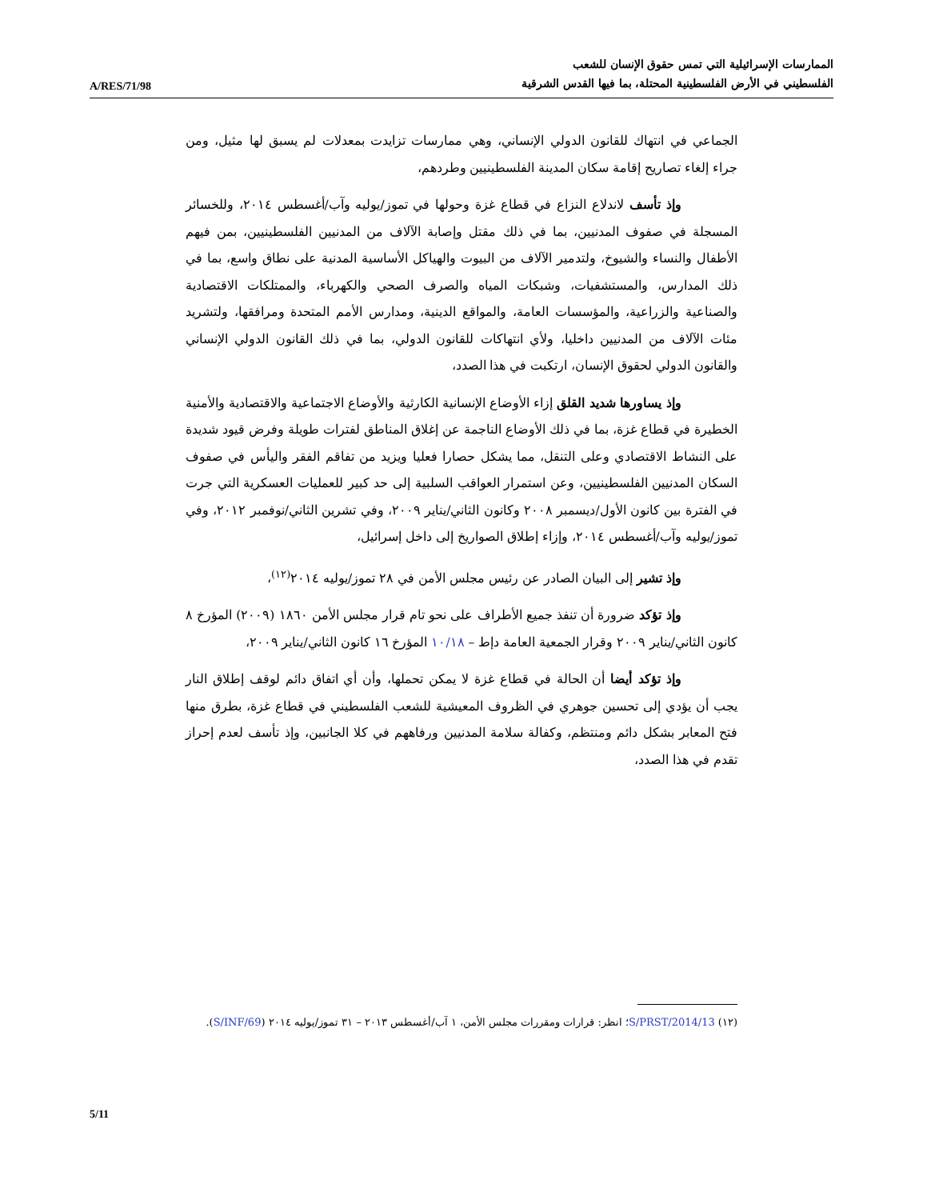A/RES/71/98
الممارسات الإسرائيلية التي تمس حقوق الإنسان للشعب
الفلسطيني في الأرض الفلسطينية المحتلة، بما فيها القدس الشرقية
الجماعي في انتهاك للقانون الدولي الإنساني، وهي ممارسات تزايدت بمعدلات لم يسبق لها مثيل، ومن جراء إلغاء تصاريح إقامة سكان المدينة الفلسطينيين وطردهم،
وإذ تأسف لاندلاع النزاع في قطاع غزة وحولها في تموز/يوليه وآب/أغسطس ٢٠١٤، وللخسائر المسجلة في صفوف المدنيين، بما في ذلك مقتل وإصابة الآلاف من المدنيين الفلسطينيين، بمن فيهم الأطفال والنساء والشيوخ، ولتدمير الآلاف من البيوت والهياكل الأساسية المدنية على نطاق واسع، بما في ذلك المدارس، والمستشفيات، وشبكات المياه والصرف الصحي والكهرباء، والممتلكات الاقتصادية والصناعية والزراعية، والمؤسسات العامة، والمواقع الدينية، ومدارس الأمم المتحدة ومرافقها، ولتشريد مئات الآلاف من المدنيين داخليا، ولأي انتهاكات للقانون الدولي، بما في ذلك القانون الدولي الإنساني والقانون الدولي لحقوق الإنسان، ارتكبت في هذا الصدد،
وإذ يساورها شديد القلق إزاء الأوضاع الإنسانية الكارثية والأوضاع الاجتماعية والاقتصادية والأمنية الخطيرة في قطاع غزة، بما في ذلك الأوضاع الناجمة عن إغلاق المناطق لفترات طويلة وفرض قيود شديدة على النشاط الاقتصادي وعلى التنقل، مما يشكل حصارا فعليا ويزيد من تفاقم الفقر واليأس في صفوف السكان المدنيين الفلسطينيين، وعن استمرار العواقب السلبية إلى حد كبير للعمليات العسكرية التي جرت في الفترة بين كانون الأول/ديسمبر ٢٠٠٨ وكانون الثاني/يناير ٢٠٠٩، وفي تشرين الثاني/نوفمبر ٢٠١٢، وفي تموز/يوليه وآب/أغسطس ٢٠١٤، وإزاء إطلاق الصواريخ إلى داخل إسرائيل،
وإذ تشير إلى البيان الصادر عن رئيس مجلس الأمن في ٢٨ تموز/يوليه ٢٠١٤<sup>(١٢)</sup>،
وإذ تؤكد ضرورة أن تنفذ جميع الأطراف على نحو تام قرار مجلس الأمن ١٨٦٠ (٢٠٠٩) المؤرخ ٨ كانون الثاني/يناير ٢٠٠٩ وقرار الجمعية العامة دإط – ١٠/١٨ المؤرخ ١٦ كانون الثاني/يناير ٢٠٠٩،
وإذ تؤكد أيضا أن الحالة في قطاع غزة لا يمكن تحملها، وأن أي اتفاق دائم لوقف إطلاق النار يجب أن يؤدي إلى تحسين جوهري في الظروف المعيشية للشعب الفلسطيني في قطاع غزة، بطرق منها فتح المعابر بشكل دائم ومنتظم، وكفالة سلامة المدنيين ورفاههم في كلا الجانبين، وإذ تأسف لعدم إحراز تقدم في هذا الصدد،
(١٢) S/PRST/2014/13؛ انظر: قرارات ومقررات مجلس الأمن، ١ آب/أغسطس ٢٠١٣ – ٣١ تموز/يوليه ٢٠١٤ (S/INF/69).
5/11